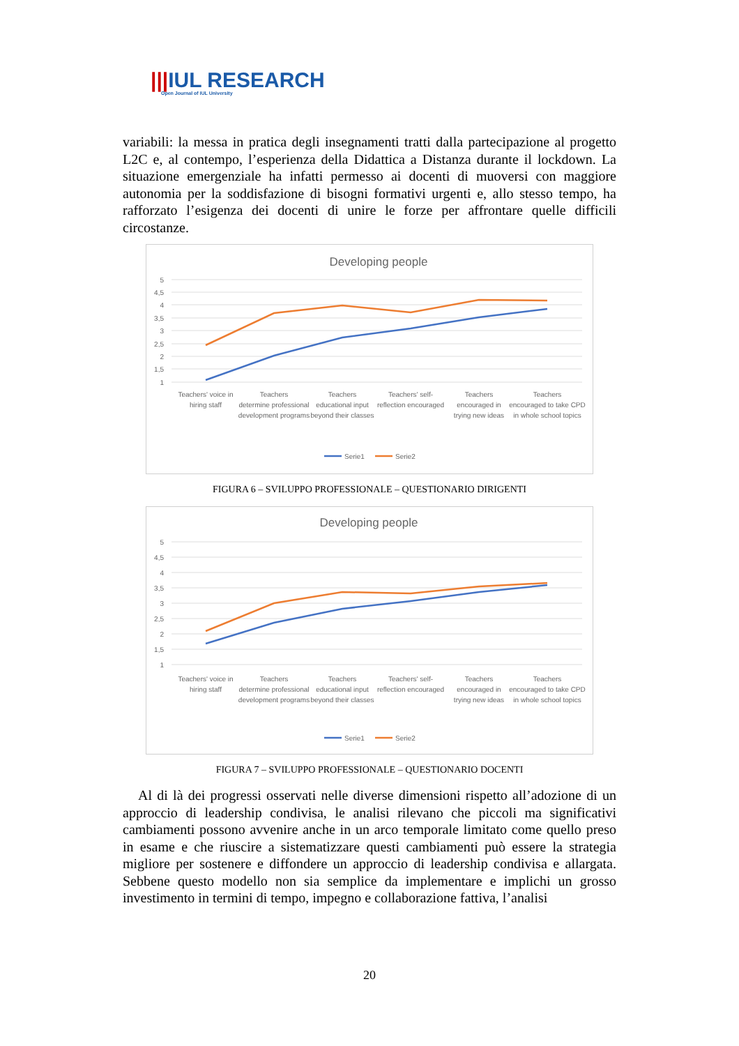|||IUL RESEARCH
Open Journal of IUL University
variabili: la messa in pratica degli insegnamenti tratti dalla partecipazione al progetto L2C e, al contempo, l’esperienza della Didattica a Distanza durante il lockdown. La situazione emergenziale ha infatti permesso ai docenti di muoversi con maggiore autonomia per la soddisfazione di bisogni formativi urgenti e, allo stesso tempo, ha rafforzato l’esigenza dei docenti di unire le forze per affrontare quelle difficili circostanze.
Developing people
5
4,5
4
3,5
3
2,5
2
1,5
1
Teachers' voice in
hiring staff
Teachers
determine professional
development programs
Teachers
educational input
beyond their classes
Teachers' self-
reflection encouraged
Teachers
encouraged in
trying new ideas
Teachers
encouraged to take CPD
in whole school topics
Serie1
Serie2
FIGURA 6 – SVILUPPO PROFESSIONALE – QUESTIONARIO DIRIGENTI
Developing people
5
4,5
4
3,5
3
2,5
2
1,5
1
Teachers' voice in
hiring staff
Teachers
determine professional
development programs
Teachers
educational input
beyond their classes
Teachers' self-
reflection encouraged
Teachers
encouraged in
trying new ideas
Teachers
encouraged to take CPD
in whole school topics
Serie1
Serie2
FIGURA 7 – SVILUPPO PROFESSIONALE – QUESTIONARIO DOCENTI
Al di là dei progressi osservati nelle diverse dimensioni rispetto all’adozione di un approccio di leadership condivisa, le analisi rilevano che piccoli ma significativi cambiamenti possono avvenire anche in un arco temporale limitato come quello preso in esame e che riuscire a sistematizzare questi cambiamenti può essere la strategia migliore per sostenere e diffondere un approccio di leadership condivisa e allargata. Sebbene questo modello non sia semplice da implementare e implichi un grosso investimento in termini di tempo, impegno e collaborazione fattiva, l’analisi
20